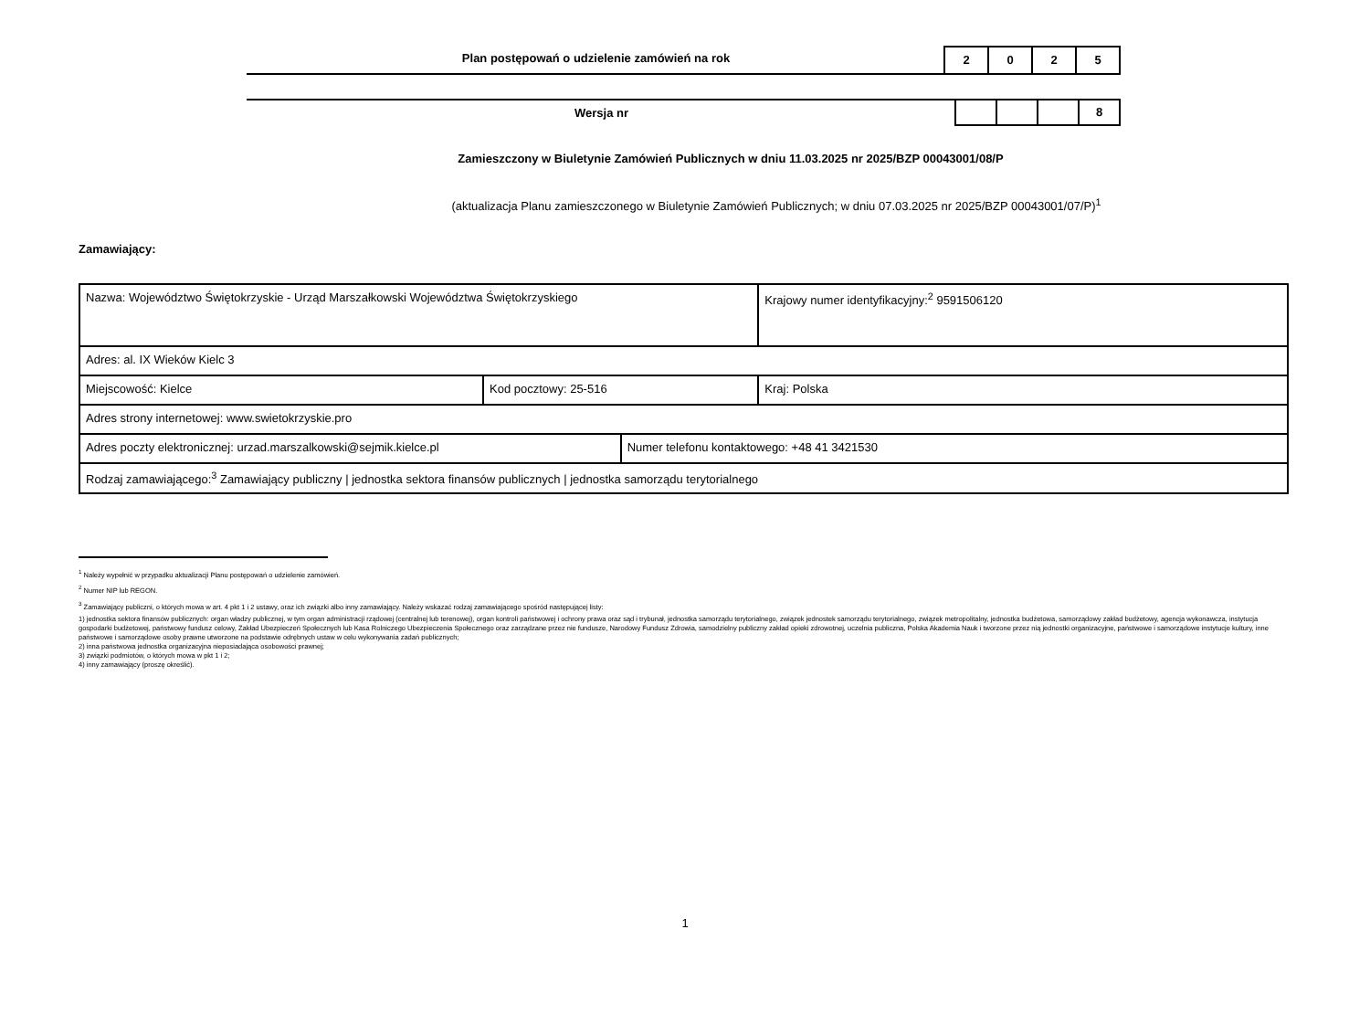Plan postępowań o udzielenie zamówień na rok
2 0 2 5
Wersja nr
8
Zamieszczony w Biuletynie Zamówień Publicznych w dniu 11.03.2025 nr 2025/BZP 00043001/08/P
(aktualizacja Planu zamieszczonego w Biuletynie Zamówień Publicznych; w dniu 07.03.2025 nr 2025/BZP 00043001/07/P)<sup>1</sup>
Zamawiający:
| Nazwa: Województwo Świętokrzyskie - Urząd Marszałkowski Województwa Świętokrzyskiego | | | Krajowy numer identyfikacyjny:<sup>2</sup> 9591506120 |
| Adres: al. IX Wieków Kielc 3 | | | |
| Miejscowość: Kielce | Kod pocztowy: 25-516 | | Kraj: Polska |
| Adres strony internetowej: www.swietokrzyskie.pro | | | |
| Adres poczty elektronicznej: urzad.marszalkowski@sejmik.kielce.pl | | Numer telefonu kontaktowego: +48 41 3421530 | |
| Rodzaj zamawiającego:<sup>3</sup> Zamawiający publiczny / jednostka sektora finansów publicznych / jednostka samorządu terytorialnego | | | |
<sup>1</sup> Należy wypełnić w przypadku aktualizacji Planu postępowań o udzielenie zamówień.
<sup>2</sup> Numer NIP lub REGON.
<sup>3</sup> Zamawiający publiczni, o których mowa w art. 4 pkt 1 i 2 ustawy, oraz ich związki albo inny zamawiający. Należy wskazać rodzaj zamawiającego spośród następującej listy:
1) jednostka sektora finansów publicznych: organ władzy publicznej, w tym organ administracji rządowej (centralnej lub terenowej), organ kontroli państwowej i ochrony prawa oraz sąd i trybunał, jednostka samorządu terytorialnego, związek jednostek samorządu terytorialnego, związek metropolitalny, jednostka budżetowa, samorządowy zakład budżetowy, agencja wykonawcza, instytucja gospodarki budżetowej, państwowy fundusz celowy, Zakład Ubezpieczeń Społecznych lub Kasa Rolniczego Ubezpieczenia Społecznego oraz zarządzane przez nie fundusze, Narodowy Fundusz Zdrowia, samodzielny publiczny zakład opieki zdrowotnej, uczelnia publiczna, Polska Akademia Nauk i tworzone przez nią jednostki organizacyjne, państwowe i samorządowe instytucje kultury, inne państwowe i samorządowe osoby prawne utworzone na podstawie odrębnych ustaw w celu wykonywania zadań publicznych;
2) inna państwowa jednostka organizacyjna nieposiadająca osobowości prawnej;
3) związki podmiotów, o których mowa w pkt 1 i 2;
4) inny zamawiający (proszę określić).
1